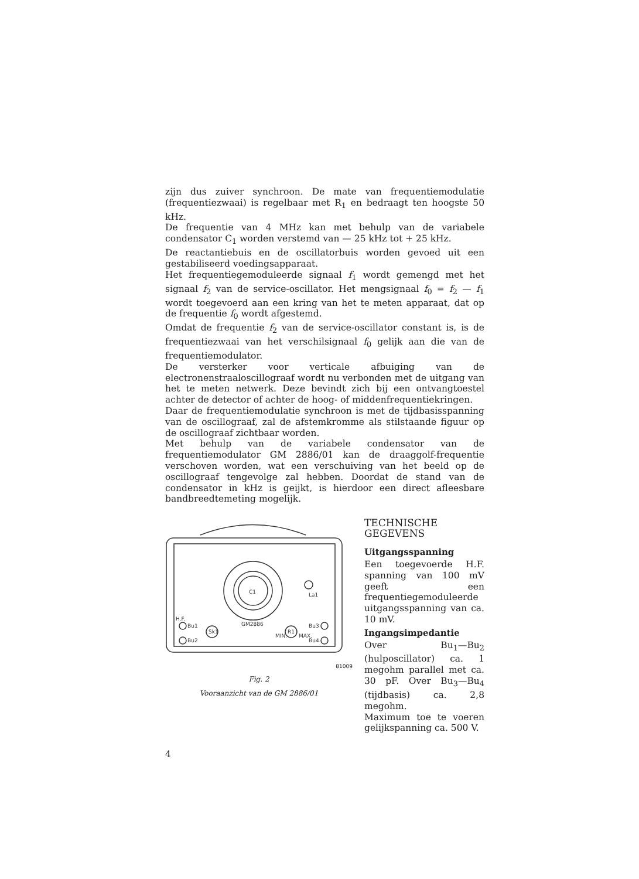zijn dus zuiver synchroon. De mate van frequentiemodulatie (frequentiezwaai) is regelbaar met R<sub>1</sub> en bedraagt ten hoogste 50 kHz.
De frequentie van 4 MHz kan met behulp van de variabele condensator C<sub>1</sub> worden verstemd van — 25 kHz tot + 25 kHz.
De reactantiebuis en de oscillatorbuis worden gevoed uit een gestabiliseerd voedingsapparaat.
Het frequentiegemoduleerde signaal f<sub>1</sub> wordt gemengd met het signaal f<sub>2</sub> van de service-oscillator. Het mengsignaal f<sub>0</sub> = f<sub>2</sub> — f<sub>1</sub> wordt toegevoerd aan een kring van het te meten apparaat, dat op de frequentie f<sub>0</sub> wordt afgestemd.
Omdat de frequentie f<sub>2</sub> van de service-oscillator constant is, is de frequentiezwaai van het verschilsignaal f<sub>0</sub> gelijk aan die van de frequentiemodulator.
De versterker voor verticale afbuiging van de electronenstraaloscillograaf wordt nu verbonden met de uitgang van het te meten netwerk. Deze bevindt zich bij een ontvangtoestel achter de detector of achter de hoog- of middenfrequentiekringen.
Daar de frequentiemodulatie synchroon is met de tijdbasisspanning van de oscillograaf, zal de afstemkromme als stilstaande figuur op de oscillograaf zichtbaar worden.
Met behulp van de variabele condensator van de frequentiemodulator GM 2886/01 kan de draaggolf-frequentie verschoven worden, wat een verschuiving van het beeld op de oscillograaf tengevolge zal hebben. Doordat de stand van de condensator in kHz is geijkt, is hierdoor een direct afleesbare bandbreedtemeting mogelijk.
C1
La1
GM2886
H.F.
Bu1
Bu2
Bu3
Bu4
Sk1
R1
MIN.
MAX.
81009
Fig. 2
Vooraanzicht van de GM 2886/01
TECHNISCHE GEGEVENS
Uitgangsspanning
Een toegevoerde H.F. spanning van 100 mV geeft een frequentiegemoduleerde uitgangsspanning van ca. 10 mV.
Ingangsimpedantie
Over Bu<sub>1</sub>—Bu<sub>2</sub> (hulposcillator) ca. 1 megohm parallel met ca. 30 pF. Over Bu<sub>3</sub>—Bu<sub>4</sub> (tijdbasis) ca. 2,8 megohm.
Maximum toe te voeren gelijkspanning ca. 500 V.
4